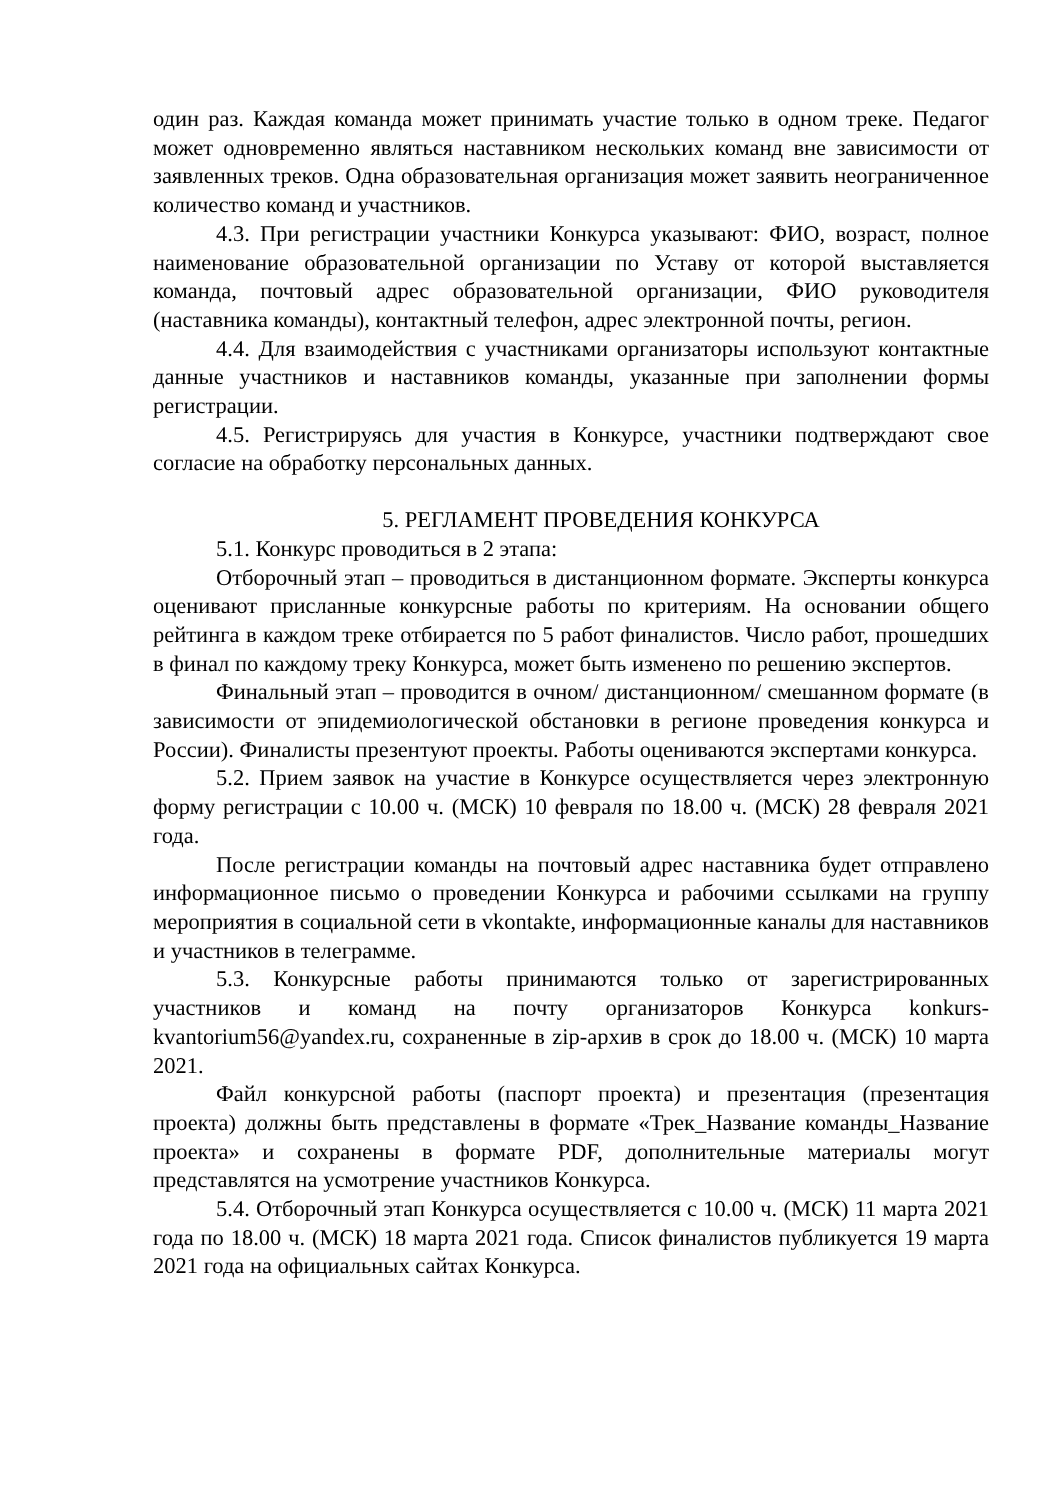один раз. Каждая команда может принимать участие только в одном треке. Педагог может одновременно являться наставником нескольких команд вне зависимости от заявленных треков. Одна образовательная организация может заявить неограниченное количество команд и участников.
4.3. При регистрации участники Конкурса указывают: ФИО, возраст, полное наименование образовательной организации по Уставу от которой выставляется команда, почтовый адрес образовательной организации, ФИО руководителя (наставника команды), контактный телефон, адрес электронной почты, регион.
4.4. Для взаимодействия с участниками организаторы используют контактные данные участников и наставников команды, указанные при заполнении формы регистрации.
4.5. Регистрируясь для участия в Конкурсе, участники подтверждают свое согласие на обработку персональных данных.
5. РЕГЛАМЕНТ ПРОВЕДЕНИЯ КОНКУРСА
5.1. Конкурс проводиться в 2 этапа:
Отборочный этап – проводиться в дистанционном формате. Эксперты конкурса оценивают присланные конкурсные работы по критериям. На основании общего рейтинга в каждом треке отбирается по 5 работ финалистов. Число работ, прошедших в финал по каждому треку Конкурса, может быть изменено по решению экспертов.
Финальный этап – проводится в очном/ дистанционном/ смешанном формате (в зависимости от эпидемиологической обстановки в регионе проведения конкурса и России). Финалисты презентуют проекты. Работы оцениваются экспертами конкурса.
5.2. Прием заявок на участие в Конкурсе осуществляется через электронную форму регистрации с 10.00 ч. (МСК) 10 февраля по 18.00 ч. (МСК) 28 февраля 2021 года.
После регистрации команды на почтовый адрес наставника будет отправлено информационное письмо о проведении Конкурса и рабочими ссылками на группу мероприятия в социальной сети в vkontakte, информационные каналы для наставников и участников в телеграмме.
5.3. Конкурсные работы принимаются только от зарегистрированных участников и команд на почту организаторов Конкурса konkurs-kvantorium56@yandex.ru, сохраненные в zip-архив в срок до 18.00 ч. (МСК) 10 марта 2021.
Файл конкурсной работы (паспорт проекта) и презентация (презентация проекта) должны быть представлены в формате «Трек_Название команды_Название проекта» и сохранены в формате PDF, дополнительные материалы могут представлятся на усмотрение участников Конкурса.
5.4. Отборочный этап Конкурса осуществляется с 10.00 ч. (МСК) 11 марта 2021 года по 18.00 ч. (МСК) 18 марта 2021 года. Список финалистов публикуется 19 марта 2021 года на официальных сайтах Конкурса.